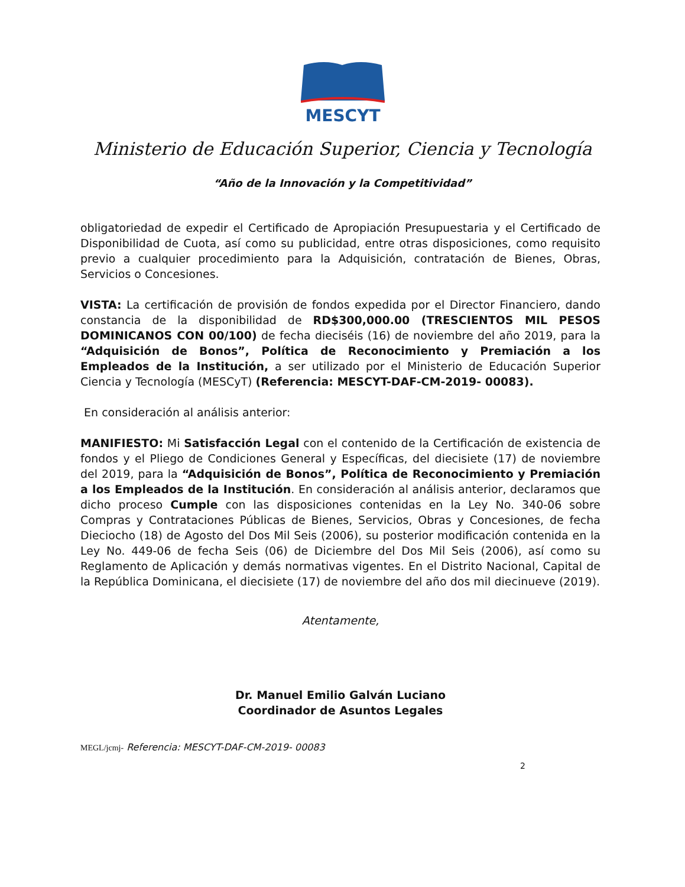MESCYT
Ministerio de Educación Superior, Ciencia y Tecnología
“Año de la Innovación y la Competitividad”
obligatoriedad de expedir el Certificado de Apropiación Presupuestaria y el Certificado de Disponibilidad de Cuota, así como su publicidad, entre otras disposiciones, como requisito previo a cualquier procedimiento para la Adquisición, contratación de Bienes, Obras, Servicios o Concesiones.
VISTA: La certificación de provisión de fondos expedida por el Director Financiero, dando constancia de la disponibilidad de RD$300,000.00 (TRESCIENTOS MIL PESOS DOMINICANOS CON 00/100) de fecha dieciséis (16) de noviembre del año 2019, para la “Adquisición de Bonos”, Política de Reconocimiento y Premiación a los Empleados de la Institución, a ser utilizado por el Ministerio de Educación Superior Ciencia y Tecnología (MESCyT) (Referencia: MESCYT-DAF-CM-2019- 00083).
En consideración al análisis anterior:
MANIFIESTO: Mi Satisfacción Legal con el contenido de la Certificación de existencia de fondos y el Pliego de Condiciones General y Específicas, del diecisiete (17) de noviembre del 2019, para la “Adquisición de Bonos”, Política de Reconocimiento y Premiación a los Empleados de la Institución. En consideración al análisis anterior, declaramos que dicho proceso Cumple con las disposiciones contenidas en la Ley No. 340-06 sobre Compras y Contrataciones Públicas de Bienes, Servicios, Obras y Concesiones, de fecha Dieciocho (18) de Agosto del Dos Mil Seis (2006), su posterior modificación contenida en la Ley No. 449-06 de fecha Seis (06) de Diciembre del Dos Mil Seis (2006), así como su Reglamento de Aplicación y demás normativas vigentes. En el Distrito Nacional, Capital de la República Dominicana, el diecisiete (17) de noviembre del año dos mil diecinueve (2019).
Atentamente,
Dr. Manuel Emilio Galván Luciano
Coordinador de Asuntos Legales
MEGL/jcmj- Referencia: MESCYT-DAF-CM-2019- 00083
2